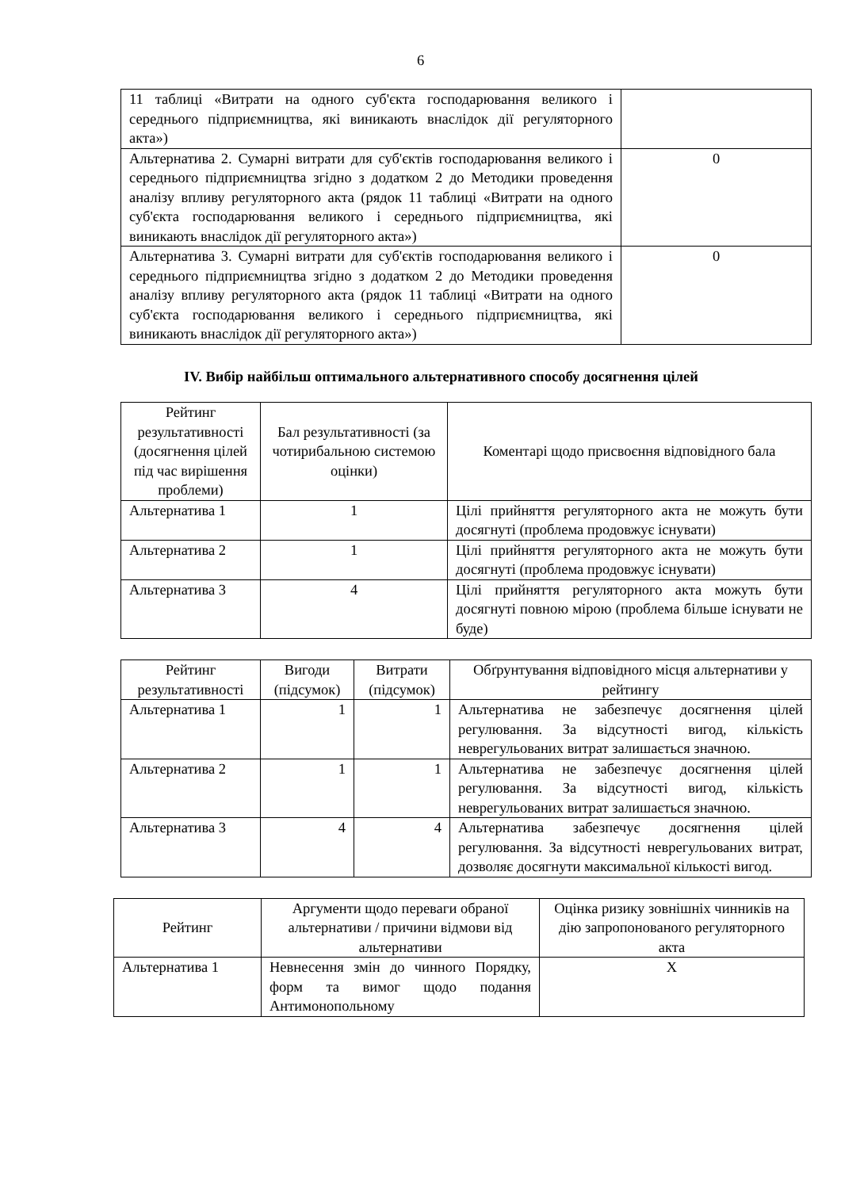6
| 11 таблиці «Витрати на одного суб'єкта господарювання великого і середнього підприємництва, які виникають внаслідок дії регуляторного акта») | |
| Альтернатива 2. Сумарні витрати для суб'єктів господарювання великого і середнього підприємництва згідно з додатком 2 до Методики проведення аналізу впливу регуляторного акта (рядок 11 таблиці «Витрати на одного суб'єкта господарювання великого і середнього підприємництва, які виникають внаслідок дії регуляторного акта») | 0 |
| Альтернатива 3. Сумарні витрати для суб'єктів господарювання великого і середнього підприємництва згідно з додатком 2 до Методики проведення аналізу впливу регуляторного акта (рядок 11 таблиці «Витрати на одного суб'єкта господарювання великого і середнього підприємництва, які виникають внаслідок дії регуляторного акта») | 0 |
IV. Вибір найбільш оптимального альтернативного способу досягнення цілей
| Рейтинг результативності (досягнення цілей під час вирішення проблеми) | Бал результативності (за чотирибальною системою оцінки) | Коментарі щодо присвоєння відповідного бала |
| --- | --- | --- |
| Альтернатива 1 | 1 | Цілі прийняття регуляторного акта не можуть бути досягнуті (проблема продовжує існувати) |
| Альтернатива 2 | 1 | Цілі прийняття регуляторного акта не можуть бути досягнуті (проблема продовжує існувати) |
| Альтернатива 3 | 4 | Цілі прийняття регуляторного акта можуть бути досягнуті повною мірою (проблема більше існувати не буде) |
| Рейтинг результативності | Вигоди (підсумок) | Витрати (підсумок) | Обґрунтування відповідного місця альтернативи у рейтингу |
| --- | --- | --- | --- |
| Альтернатива 1 | 1 | 1 | Альтернатива не забезпечує досягнення цілей регулювання. За відсутності вигод, кількість неврегульованих витрат залишається значною. |
| Альтернатива 2 | 1 | 1 | Альтернатива не забезпечує досягнення цілей регулювання. За відсутності вигод, кількість неврегульованих витрат залишається значною. |
| Альтернатива 3 | 4 | 4 | Альтернатива забезпечує досягнення цілей регулювання. За відсутності неврегульованих витрат, дозволяє досягнути максимальної кількості вигод. |
| Рейтинг | Аргументи щодо переваги обраної альтернативи / причини відмови від альтернативи | Оцінка ризику зовнішніх чинників на дію запропонованого регуляторного акта |
| --- | --- | --- |
| Альтернатива 1 | Невнесення змін до чинного Порядку, форм та вимог щодо подання Антимонопольному | Х |